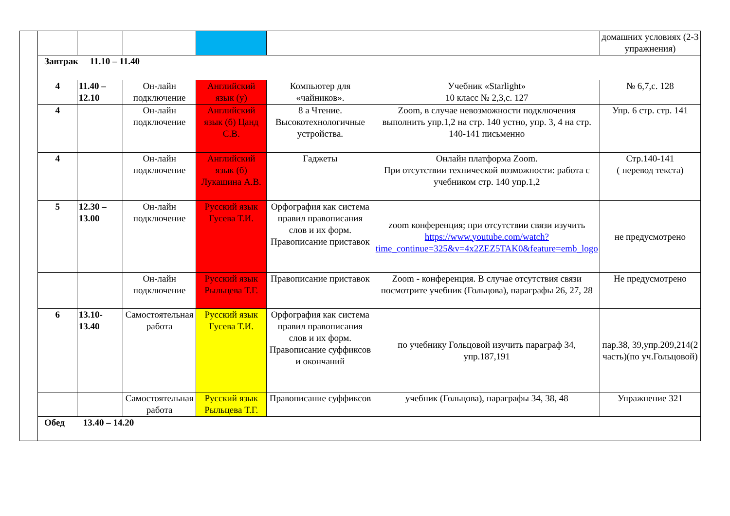| | | | | | | | домашних условиях (2-3 упражнения) |
| | Завтрак 11.10 – 11.40 | | | | | | |
| | 4 | 11.40 – 12.10 | Он-лайн подключение | Английский язык (у) | Компьютер для «чайников». | Учебник «Starlight» 10 класс № 2,3,с. 127 | № 6,7,с. 128 |
| | 4 | | Он-лайн подключение | Английский язык (б) Цанд С.В. | 8 а Чтение. Высокотехнологичные устройства. | Zoom, в случае невозможности подключения выполнить упр.1,2 на стр. 140 устно, упр. 3, 4 на стр. 140-141 письменно | Упр. 6 стр. стр. 141 |
| | 4 | | Он-лайн подключение | Английский язык (б) Лукашина А.В. | Гаджеты | Онлайн платформа Zoom. При отсутствии технической возможности: работа с учебником стр. 140 упр.1,2 | Стр.140-141 ( перевод текста) |
| | 5 | 12.30 – 13.00 | Он-лайн подключение | Русский язык Гусева Т.И. | Орфография как система правил правописания слов и их форм. Правописание приставок | zoom конференция; при отсутствии связи изучить https://www.youtube.com/watch?time_continue=325&v=4x2ZEZ5TAK0&feature=emb_logo | не предусмотрено |
| | | | Он-лайн подключение | Русский язык Рыльцева Т.Г. | Правописание приставок | Zoom - конференция. В случае отсутствия связи посмотрите учебник (Гольцова), параграфы 26, 27, 28 | Не предусмотрено |
| | 6 | 13.10-13.40 | Самостоятельная работа | Русский язык Гусева Т.И. | Орфография как система правил правописания слов и их форм. Правописание суффиксов и окончаний | по учебнику Гольцовой изучить параграф 34, упр.187,191 | пар.38, 39,упр.209,214(2 часть)(по уч.Гольцовой) |
| | | | Самостоятельная работа | Русский язык Рыльцева Т.Г. | Правописание суффиксов | учебник (Гольцова), параграфы 34, 38, 48 | Упражнение 321 |
| | Обед 13.40 – 14.20 | | | | | | |